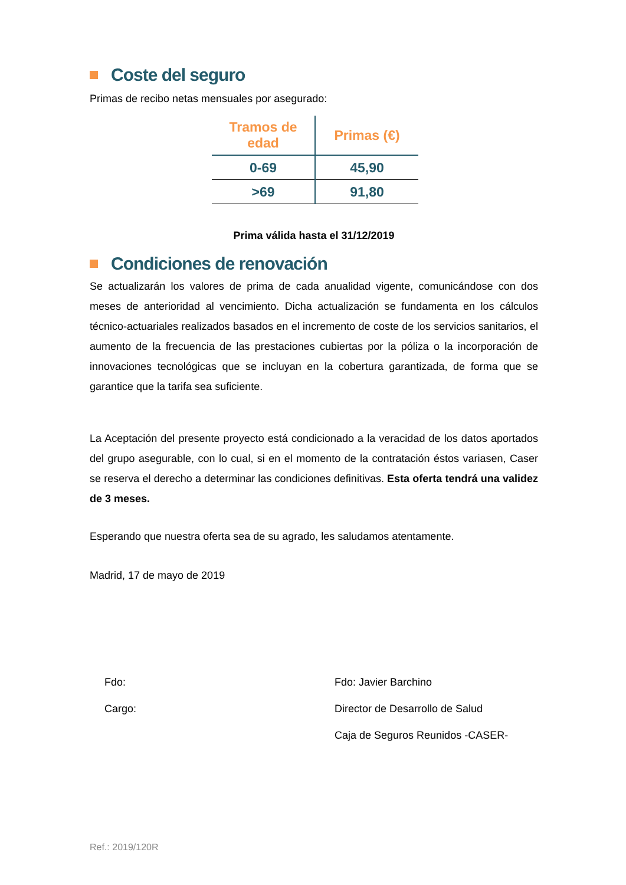Coste del seguro
Primas de recibo netas mensuales por asegurado:
| Tramos de edad | Primas (€) |
| --- | --- |
| 0-69 | 45,90 |
| >69 | 91,80 |
Prima válida hasta el 31/12/2019
Condiciones de renovación
Se actualizarán los valores de prima de cada anualidad vigente, comunicándose con dos meses de anterioridad al vencimiento. Dicha actualización se fundamenta en los cálculos técnico-actuariales realizados basados en el incremento de coste de los servicios sanitarios, el aumento de la frecuencia de las prestaciones cubiertas por la póliza o la incorporación de innovaciones tecnológicas que se incluyan en la cobertura garantizada, de forma que se garantice que la tarifa sea suficiente.
La Aceptación del presente proyecto está condicionado a la veracidad de los datos aportados del grupo asegurable, con lo cual, si en el momento de la contratación éstos variasen, Caser se reserva el derecho a determinar las condiciones definitivas. Esta oferta tendrá una validez de 3 meses.
Esperando que nuestra oferta sea de su agrado, les saludamos atentamente.
Madrid, 17 de mayo de 2019
Fdo:
Cargo:
Fdo: Javier Barchino
Director de Desarrollo de Salud
Caja de Seguros Reunidos -CASER-
Ref.: 2019/120R